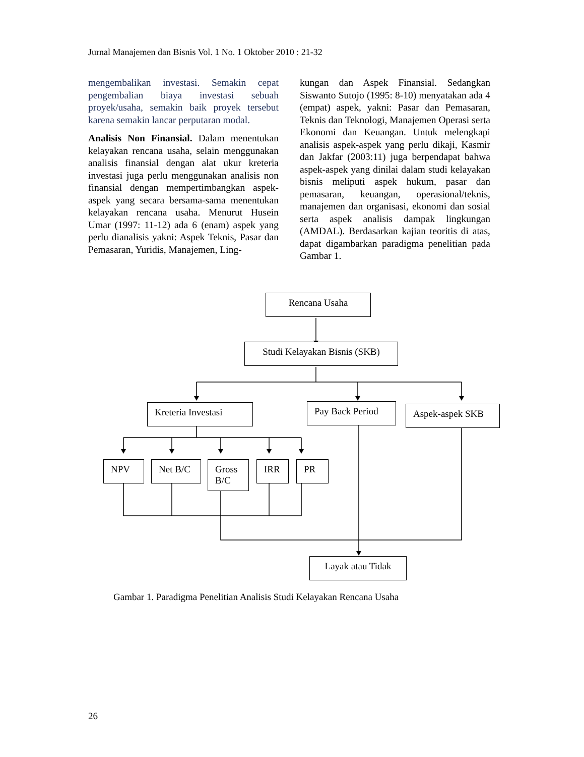Jurnal Manajemen dan Bisnis Vol. 1 No. 1 Oktober 2010 : 21-32
mengembalikan investasi. Semakin cepat pengembalian biaya investasi sebuah proyek/usaha, semakin baik proyek tersebut karena semakin lancar perputaran modal.
Analisis Non Finansial. Dalam menentukan kelayakan rencana usaha, selain menggunakan analisis finansial dengan alat ukur kreteria investasi juga perlu menggunakan analisis non finansial dengan mempertimbangkan aspek-aspek yang secara bersama-sama menentukan kelayakan rencana usaha. Menurut Husein Umar (1997: 11-12) ada 6 (enam) aspek yang perlu dianalisis yakni: Aspek Teknis, Pasar dan Pemasaran, Yuridis, Manajemen, Ling-
kungan dan Aspek Finansial. Sedangkan Siswanto Sutojo (1995: 8-10) menyatakan ada 4 (empat) aspek, yakni: Pasar dan Pemasaran, Teknis dan Teknologi, Manajemen Operasi serta Ekonomi dan Keuangan. Untuk melengkapi analisis aspek-aspek yang perlu dikaji, Kasmir dan Jakfar (2003:11) juga berpendapat bahwa aspek-aspek yang dinilai dalam studi kelayakan bisnis meliputi aspek hukum, pasar dan pemasaran, keuangan, operasional/teknis, manajemen dan organisasi, ekonomi dan sosial serta aspek analisis dampak lingkungan (AMDAL). Berdasarkan kajian teoritis di atas, dapat digambarkan paradigma penelitian pada Gambar 1.
Rencana Usaha
Studi Kelayakan Bisnis (SKB)
Kreteria Investasi Pay Back Period Aspek-aspek SKB
NPV Net B/C
Gross B/C
IRR PR
Layak atau Tidak
Gambar 1. Paradigma Penelitian Analisis Studi Kelayakan Rencana Usaha
26